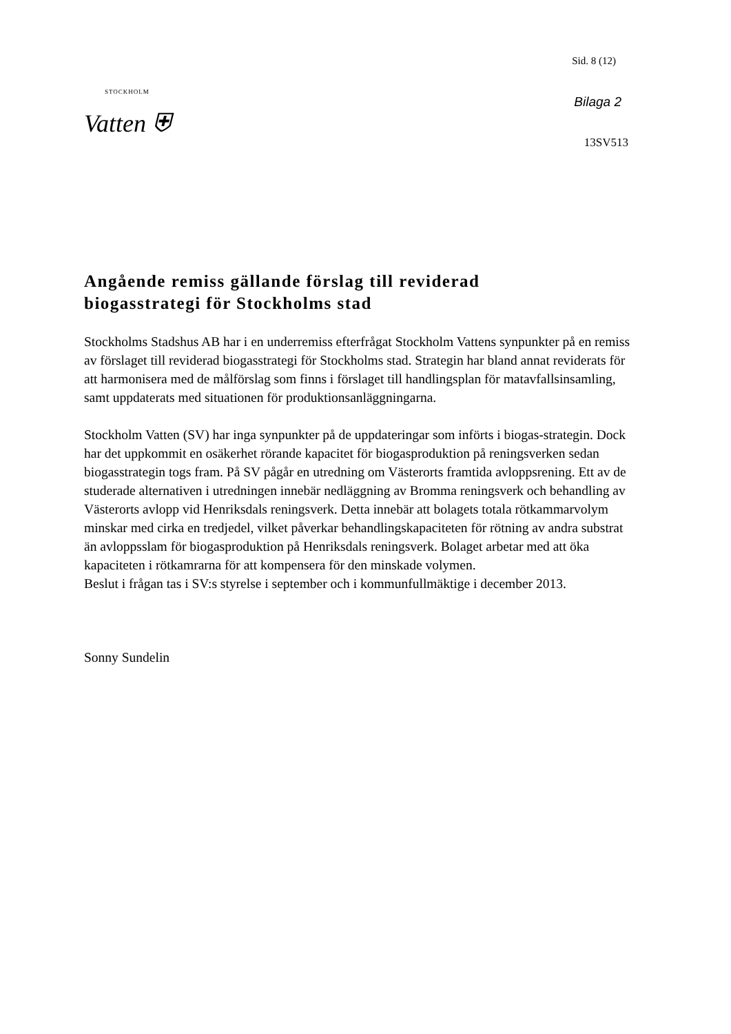STOCKHOLM
Vatten ⛨
Sid. 8 (12)
Bilaga 2
13SV513
Angående remiss gällande förslag till reviderad
biogasstrategi för Stockholms stad
Stockholms Stadshus AB har i en underremiss efterfrågat Stockholm Vattens synpunkter på en remiss av förslaget till reviderad biogasstrategi för Stockholms stad. Strategin har bland annat reviderats för att harmonisera med de målförslag som finns i förslaget till handlingsplan för matavfallsinsamling, samt uppdaterats med situationen för produktionsanläggningarna.
Stockholm Vatten (SV) har inga synpunkter på de uppdateringar som införts i biogas-strategin. Dock har det uppkommit en osäkerhet rörande kapacitet för biogasproduktion på reningsverken sedan biogasstrategin togs fram. På SV pågår en utredning om Västerorts framtida avloppsrening. Ett av de studerade alternativen i utredningen innebär nedläggning av Bromma reningsverk och behandling av Västerorts avlopp vid Henriksdals reningsverk. Detta innebär att bolagets totala rötkammarvolym minskar med cirka en tredjedel, vilket påverkar behandlingskapaciteten för rötning av andra substrat än avloppsslam för biogasproduktion på Henriksdals reningsverk. Bolaget arbetar med att öka kapaciteten i rötkamrarna för att kompensera för den minskade volymen.
Beslut i frågan tas i SV:s styrelse i september och i kommunfullmäktige i december 2013.
Sonny Sundelin